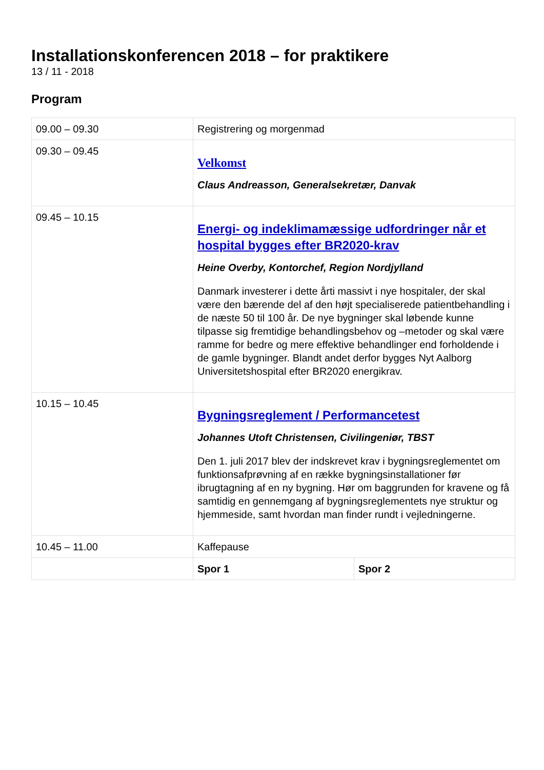Installationskonferencen 2018 – for praktikere
13 / 11 - 2018
Program
| 09.00 – 09.30 | Registrering og morgenmad | |
| 09.30 – 09.45 | Velkomst Claus Andreasson, Generalsekretær, Danvak | |
| 09.45 – 10.15 | Energi- og indeklimamæssige udfordringer når et hospital bygges efter BR2020-krav Heine Overby, Kontorchef, Region Nordjylland Danmark investerer i dette årti massivt i nye hospitaler, der skal være den bærende del af den højt specialiserede patientbehandling i de næste 50 til 100 år. De nye bygninger skal løbende kunne tilpasse sig fremtidige behandlingsbehov og –metoder og skal være ramme for bedre og mere effektive behandlinger end forholdende i de gamle bygninger. Blandt andet derfor bygges Nyt Aalborg Universitetshospital efter BR2020 energikrav. | |
| 10.15 – 10.45 | Bygningsreglement / Performancetest Johannes Utoft Christensen, Civilingeniør, TBST Den 1. juli 2017 blev der indskrevet krav i bygningsreglementet om funktionsafprøvning af en række bygningsinstallationer før ibrugtagning af en ny bygning. Hør om baggrunden for kravene og få samtidig en gennemgang af bygningsreglementets nye struktur og hjemmeside, samt hvordan man finder rundt i vejledningerne. | |
| 10.45 – 11.00 | Kaffepause | |
| | Spor 1 | Spor 2 |